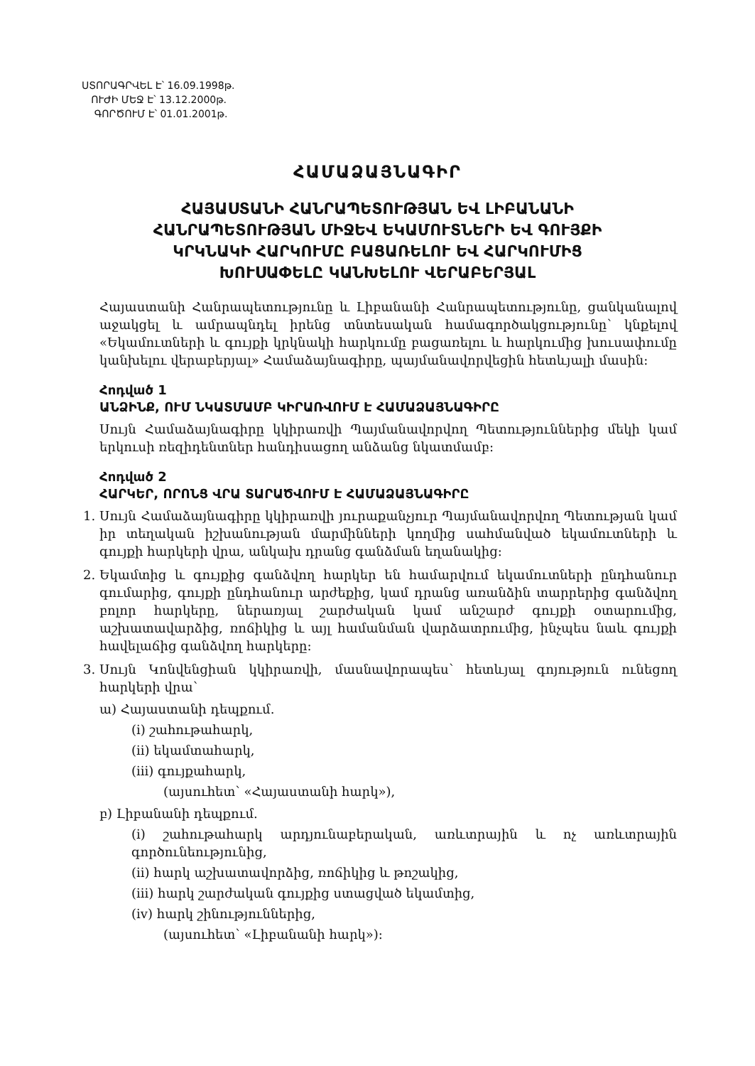ՍՏՈՐԱԳՐՎԵԼ Է՝ 16.09.1998թ.
ՈՒԺԻ ՄԵՋ Է՝ 13.12.2000թ.
ԳՈՐԾՈՒՄ Է՝ 01.01.2001թ.
ՀԱՄԱՁԱՅՆԱԳԻՐ
ՀԱՅԱՍՏԱՆԻ ՀԱՆՐԱՊԵՏՈՒԹՅԱՆ ԵՎ ԼԻԲԱՆԱՆԻ
ՀԱՆՐԱՊԵՏՈՒԹՅԱՆ ՄԻՋԵՎ ԵԿԱՄՈՒՏՆԵՐԻ ԵՎ ԳՈՒՅՔԻ
ԿՐԿՆԱԿԻ ՀԱՐԿՈՒՄԸ ԲԱՑԱՌԵԼՈՒ ԵՎ ՀԱՐԿՈՒՄԻՑ
ԽՈՒՍԱՓԵԼԸ ԿԱՆԽԵԼՈՒ ՎԵՐԱԲԵՐՅԱԼ
Հայաստանի Հանրապետությունը և Լիբանանի Հանրապետությունը, ցանկանալով աջակցել և ամրապնդել իրենց տնտեսական համագործակցությունը՝ կնքելով «Եկամուտների և գույքի կրկնակի հարկումը բացառելու և հարկումից խուսափումը կանխելու վերաբերյալ» Համաձայնագիրը, պայմանավորվեցին հետևյալի մասին:
Հոդված 1
ԱՆՁԻՆՔ, ՈՒՄ ՆԿԱՏՄԱՄԲ ԿԻՐԱՌՎՈՒՄ Է ՀԱՄԱՁԱՅՆԱԳԻՐԸ
Սույն Համաձայնագիրը կկիրառվի Պայմանավորվող Պետություններից մեկի կամ երկուսի ռեզիդենտներ հանդիսացող անձանց նկատմամբ:
Հոդված 2
ՀԱՐԿԵՐ, ՈՐՈՆՑ ՎՐԱ ՏԱՐԱԾՎՈՒՄ Է ՀԱՄԱՁԱՅՆԱԳԻՐԸ
1. Սույն Համաձայնագիրը կկիրառվի յուրաքանչյուր Պայմանավորվող Պետության կամ իր տեղական իշխանության մարմինների կողմից սահմանված եկամուտների և գույքի հարկերի վրա, անկախ դրանց գանձման եղանակից:
2. Եկամտից և գույքից գանձվող հարկեր են համարվում եկամուտների ընդհանուր գումարից, գույքի ընդհանուր արժեքից, կամ դրանց առանձին տարրերից գանձվող բոլոր հարկերը, ներառյալ շարժական կամ անշարժ գույքի օտարումից, աշխատավարձից, ռոճիկից և այլ համանման վարձատրումից, ինչպես նաև գույքի հավելաճից գանձվող հարկերը:
3. Սույն Կոնվենցիան կկիրառվի, մասնավորապես՝ հետևյալ գոյություն ունեցող հարկերի վրա՝
ա) Հայաստանի դեպքում.
(i) շահութահարկ,
(ii) եկամտահարկ,
(iii) գույքահարկ,
(այսուհետ՝ «Հայաստանի հարկ»),
բ) Լիբանանի դեպքում.
(i) շահութահարկ արդյունաբերական, առևտրային և ոչ առևտրային գործունեությունից,
(ii) հարկ աշխատավորձից, ռոճիկից և թոշակից,
(iii) հարկ շարժական գույքից ստացված եկամտից,
(iv) հարկ շինություններից,
(այսուհետ՝ «Լիբանանի հարկ»):